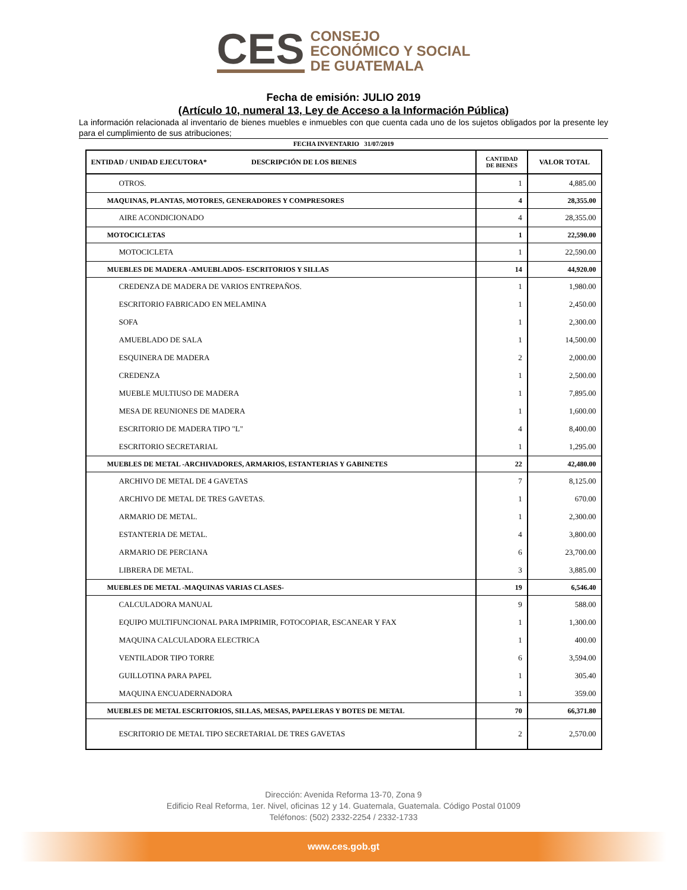CES
CONSEJO
ECONÓMICO Y SOCIAL
DE GUATEMALA
Fecha de emisión: JULIO 2019
(Artículo 10, numeral 13, Ley de Acceso a la Información Pública)
La información relacionada al inventario de bienes muebles e inmuebles con que cuenta cada uno de los sujetos obligados por la presente ley para el cumplimiento de sus atribuciones;
FECHA INVENTARIO 31/07/2019
| ENTIDAD / UNIDAD EJECUTORA* DESCRIPCIÓN DE LOS BIENES | CANTIDAD DE BIENES | VALOR TOTAL |
| --- | --- | --- |
| OTROS. | 1 | 4,885.00 |
| MAQUINAS, PLANTAS, MOTORES, GENERADORES Y COMPRESORES | 4 | 28,355.00 |
| AIRE ACONDICIONADO | 4 | 28,355.00 |
| MOTOCICLETAS | 1 | 22,590.00 |
| MOTOCICLETA | 1 | 22,590.00 |
| MUEBLES DE MADERA -AMUEBLADOS- ESCRITORIOS Y SILLAS | 14 | 44,920.00 |
| CREDENZA DE MADERA DE VARIOS ENTREPAÑOS. | 1 | 1,980.00 |
| ESCRITORIO FABRICADO EN MELAMINA | 1 | 2,450.00 |
| SOFA | 1 | 2,300.00 |
| AMUEBLADO DE SALA | 1 | 14,500.00 |
| ESQUINERA DE MADERA | 2 | 2,000.00 |
| CREDENZA | 1 | 2,500.00 |
| MUEBLE MULTIUSO DE MADERA | 1 | 7,895.00 |
| MESA DE REUNIONES DE MADERA | 1 | 1,600.00 |
| ESCRITORIO DE MADERA TIPO "L" | 4 | 8,400.00 |
| ESCRITORIO SECRETARIAL | 1 | 1,295.00 |
| MUEBLES DE METAL -ARCHIVADORES, ARMARIOS, ESTANTERIAS Y GABINETES | 22 | 42,480.00 |
| ARCHIVO DE METAL DE 4 GAVETAS | 7 | 8,125.00 |
| ARCHIVO DE METAL DE TRES GAVETAS. | 1 | 670.00 |
| ARMARIO DE METAL. | 1 | 2,300.00 |
| ESTANTERIA DE METAL. | 4 | 3,800.00 |
| ARMARIO DE PERCIANA | 6 | 23,700.00 |
| LIBRERA DE METAL. | 3 | 3,885.00 |
| MUEBLES DE METAL -MAQUINAS VARIAS CLASES- | 19 | 6,546.40 |
| CALCULADORA MANUAL | 9 | 588.00 |
| EQUIPO MULTIFUNCIONAL PARA IMPRIMIR, FOTOCOPIAR, ESCANEAR Y FAX | 1 | 1,300.00 |
| MAQUINA CALCULADORA ELECTRICA | 1 | 400.00 |
| VENTILADOR TIPO TORRE | 6 | 3,594.00 |
| GUILLOTINA PARA PAPEL | 1 | 305.40 |
| MAQUINA ENCUADERNADORA | 1 | 359.00 |
| MUEBLES DE METAL ESCRITORIOS, SILLAS, MESAS, PAPELERAS Y BOTES DE METAL | 70 | 66,371.80 |
| ESCRITORIO DE METAL TIPO SECRETARIAL DE TRES GAVETAS | 2 | 2,570.00 |
Dirección: Avenida Reforma 13-70, Zona 9
Edificio Real Reforma, 1er. Nivel, oficinas 12 y 14. Guatemala, Guatemala. Código Postal 01009
Teléfonos: (502) 2332-2254 / 2332-1733
www.ces.gob.gt